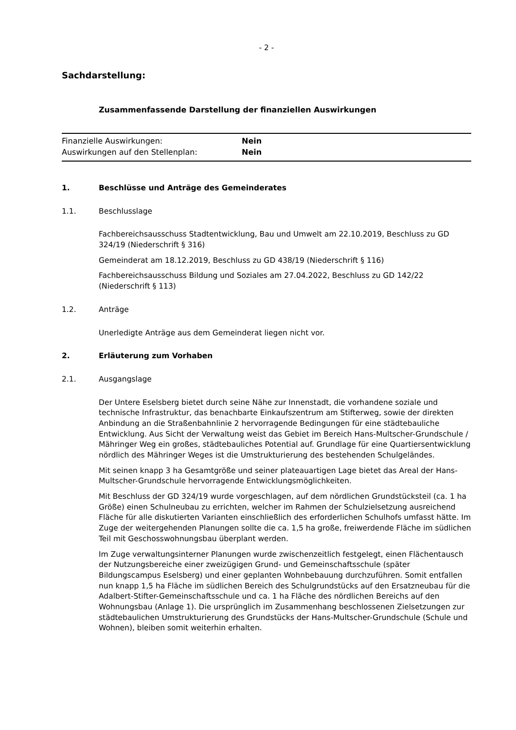- 2 -
Sachdarstellung:
Zusammenfassende Darstellung der finanziellen Auswirkungen
| Finanzielle Auswirkungen: | Nein |
| Auswirkungen auf den Stellenplan: | Nein |
1. Beschlüsse und Anträge des Gemeinderates
1.1. Beschlusslage
Fachbereichsausschuss Stadtentwicklung, Bau und Umwelt am 22.10.2019, Beschluss zu GD 324/19 (Niederschrift § 316)
Gemeinderat am 18.12.2019, Beschluss zu GD 438/19 (Niederschrift § 116)
Fachbereichsausschuss Bildung und Soziales am 27.04.2022, Beschluss zu GD 142/22 (Niederschrift § 113)
1.2. Anträge
Unerledigte Anträge aus dem Gemeinderat liegen nicht vor.
2. Erläuterung zum Vorhaben
2.1. Ausgangslage
Der Untere Eselsberg bietet durch seine Nähe zur Innenstadt, die vorhandene soziale und technische Infrastruktur, das benachbarte Einkaufszentrum am Stifterweg, sowie der direkten Anbindung an die Straßenbahnlinie 2 hervorragende Bedingungen für eine städtebauliche Entwicklung. Aus Sicht der Verwaltung weist das Gebiet im Bereich Hans-Multscher-Grundschule / Mähringer Weg ein großes, städtebauliches Potential auf. Grundlage für eine Quartiersentwicklung nördlich des Mähringer Weges ist die Umstrukturierung des bestehenden Schulgeländes.
Mit seinen knapp 3 ha Gesamtgröße und seiner plateauartigen Lage bietet das Areal der Hans-Multscher-Grundschule hervorragende Entwicklungsmöglichkeiten.
Mit Beschluss der GD 324/19 wurde vorgeschlagen, auf dem nördlichen Grundstücksteil (ca. 1 ha Größe) einen Schulneubau zu errichten, welcher im Rahmen der Schulzielsetzung ausreichend Fläche für alle diskutierten Varianten einschließlich des erforderlichen Schulhofs umfasst hätte. Im Zuge der weitergehenden Planungen sollte die ca. 1,5 ha große, freiwerdende Fläche im südlichen Teil mit Geschosswohnungsbau überplant werden.
Im Zuge verwaltungsinterner Planungen wurde zwischenzeitlich festgelegt, einen Flächentausch der Nutzungsbereiche einer zweizügigen Grund- und Gemeinschaftsschule (später Bildungscampus Eselsberg) und einer geplanten Wohnbebauung durchzuführen. Somit entfallen nun knapp 1,5 ha Fläche im südlichen Bereich des Schulgrundstücks auf den Ersatzneubau für die Adalbert-Stifter-Gemeinschaftsschule und ca. 1 ha Fläche des nördlichen Bereichs auf den Wohnungsbau (Anlage 1). Die ursprünglich im Zusammenhang beschlossenen Zielsetzungen zur städtebaulichen Umstrukturierung des Grundstücks der Hans-Multscher-Grundschule (Schule und Wohnen), bleiben somit weiterhin erhalten.